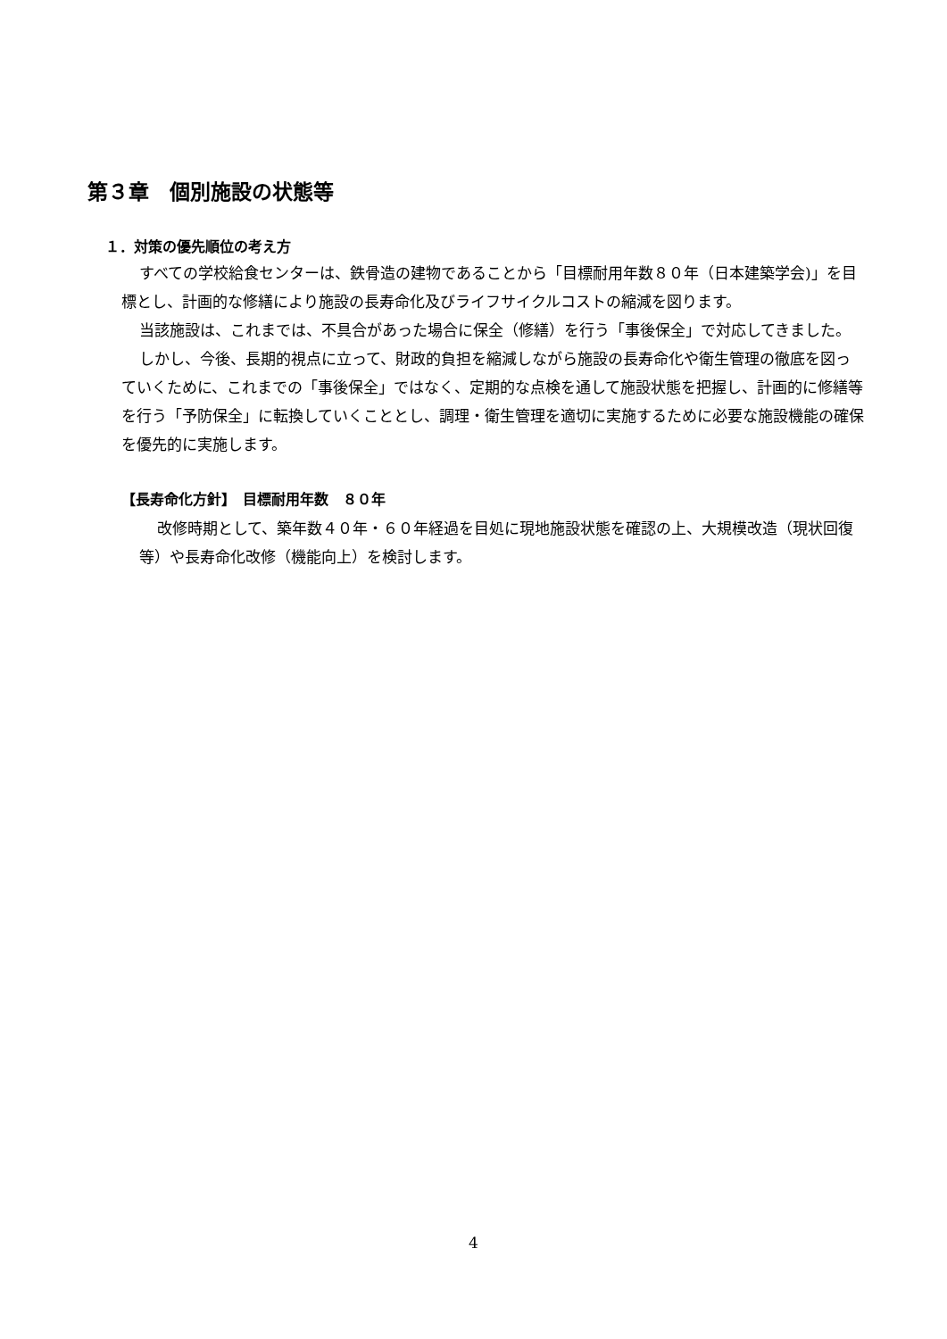第３章　個別施設の状態等
１．対策の優先順位の考え方
すべての学校給食センターは、鉄骨造の建物であることから「目標耐用年数８０年（日本建築学会)」を目標とし、計画的な修繕により施設の長寿命化及びライフサイクルコストの縮減を図ります。
当該施設は、これまでは、不具合があった場合に保全（修繕）を行う「事後保全」で対応してきました。
しかし、今後、長期的視点に立って、財政的負担を縮減しながら施設の長寿命化や衛生管理の徹底を図っていくために、これまでの「事後保全」ではなく、定期的な点検を通して施設状態を把握し、計画的に修繕等を行う「予防保全」に転換していくこととし、調理・衛生管理を適切に実施するために必要な施設機能の確保を優先的に実施します。
【長寿命化方針】　目標耐用年数　８０年
改修時期として、築年数４０年・６０年経過を目処に現地施設状態を確認の上、大規模改造（現状回復等）や長寿命化改修（機能向上）を検討します。
4